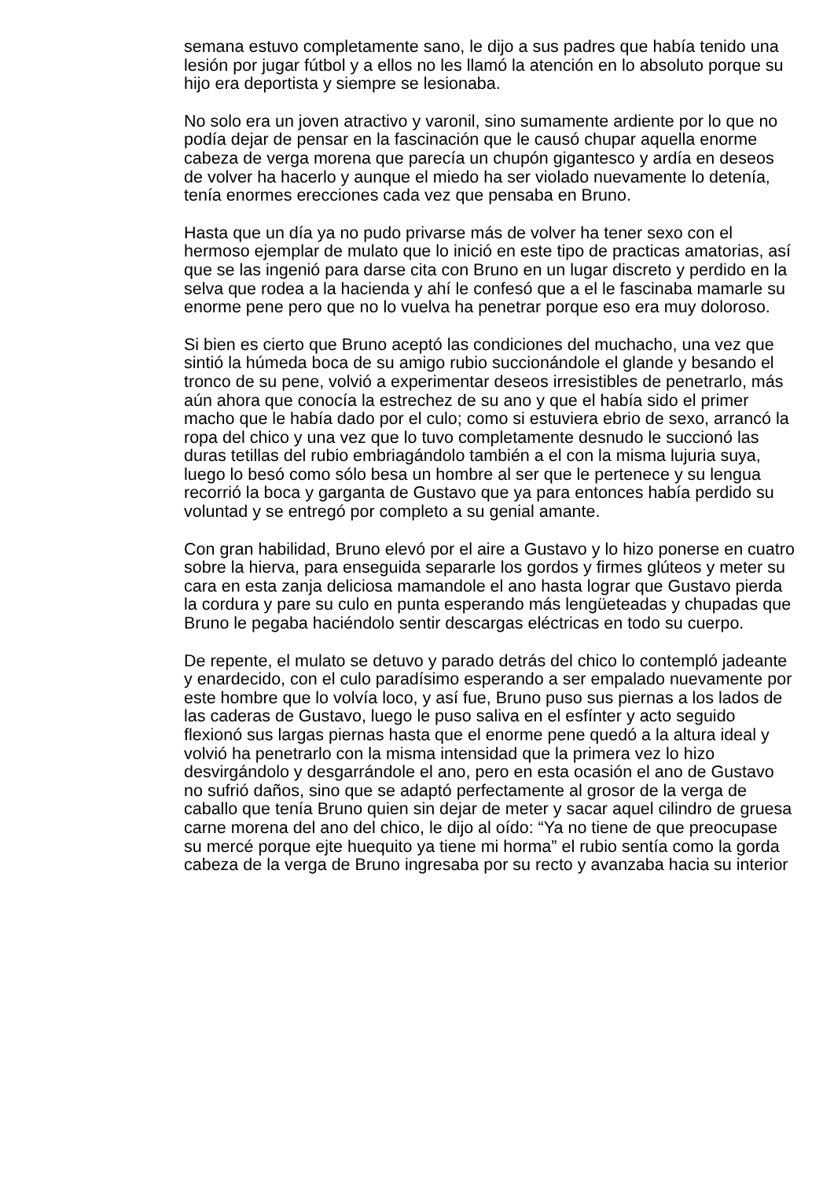semana estuvo completamente sano, le dijo a sus padres que había tenido una lesión por jugar fútbol y a ellos no les llamó la atención en lo absoluto porque su hijo era deportista y siempre se lesionaba.
No solo era un joven atractivo y varonil, sino sumamente ardiente por lo que no podía dejar de pensar en la fascinación que le causó chupar aquella enorme cabeza de verga morena que parecía un chupón gigantesco y ardía en deseos de volver ha hacerlo y aunque el miedo ha ser violado nuevamente lo detenía, tenía enormes erecciones cada vez que pensaba en Bruno.
Hasta que un día ya no pudo privarse más de volver ha tener sexo con el hermoso ejemplar de mulato que lo inició en este tipo de practicas amatorias, así que se las ingenió para darse cita con Bruno en un lugar discreto y perdido en la selva que rodea a la hacienda y ahí le confesó que a el le fascinaba mamarle su enorme pene pero que no lo vuelva ha penetrar porque eso era muy doloroso.
Si bien es cierto que Bruno aceptó las condiciones del muchacho, una vez que sintió la húmeda boca de su amigo rubio succionándole el glande y besando el tronco de su pene, volvió a experimentar deseos irresistibles de penetrarlo, más aún ahora que conocía la estrechez de su ano y que el había sido el primer macho que le había dado por el culo; como si estuviera ebrio de sexo, arrancó la ropa del chico y una vez que lo tuvo completamente desnudo le succionó las duras tetillas del rubio embriagándolo también a el con la misma lujuria suya, luego lo besó como sólo besa un hombre al ser que le pertenece y su lengua recorrió la boca y garganta de Gustavo que ya para entonces había perdido su voluntad y se entregó por completo a su genial amante.
Con gran habilidad, Bruno elevó por el aire a Gustavo y lo hizo ponerse en cuatro sobre la hierva, para enseguida separarle los gordos y firmes glúteos y meter su cara en esta zanja deliciosa mamandole el ano hasta lograr que Gustavo pierda la cordura y pare su culo en punta esperando más lengüeteadas y chupadas que Bruno le pegaba haciéndolo sentir descargas eléctricas en todo su cuerpo.
De repente, el mulato se detuvo y parado detrás del chico lo contempló jadeante y enardecido, con el culo paradísimo esperando a ser empalado nuevamente por este hombre que lo volvía loco, y así fue, Bruno puso sus piernas a los lados de las caderas de Gustavo, luego le puso saliva en el esfínter y acto seguido flexionó sus largas piernas hasta que el enorme pene quedó a la altura ideal y volvió ha penetrarlo con la misma intensidad que la primera vez lo hizo desvirgándolo y desgarrándole el ano, pero en esta ocasión el ano de Gustavo no sufrió daños, sino que se adaptó perfectamente al grosor de la verga de caballo que tenía Bruno quien sin dejar de meter y sacar aquel cilindro de gruesa carne morena del ano del chico, le dijo al oído: “Ya no tiene de que preocupase su mercé porque ejte huequito ya tiene mi horma” el rubio sentía como la gorda cabeza de la verga de Bruno ingresaba por su recto y avanzaba hacia su interior